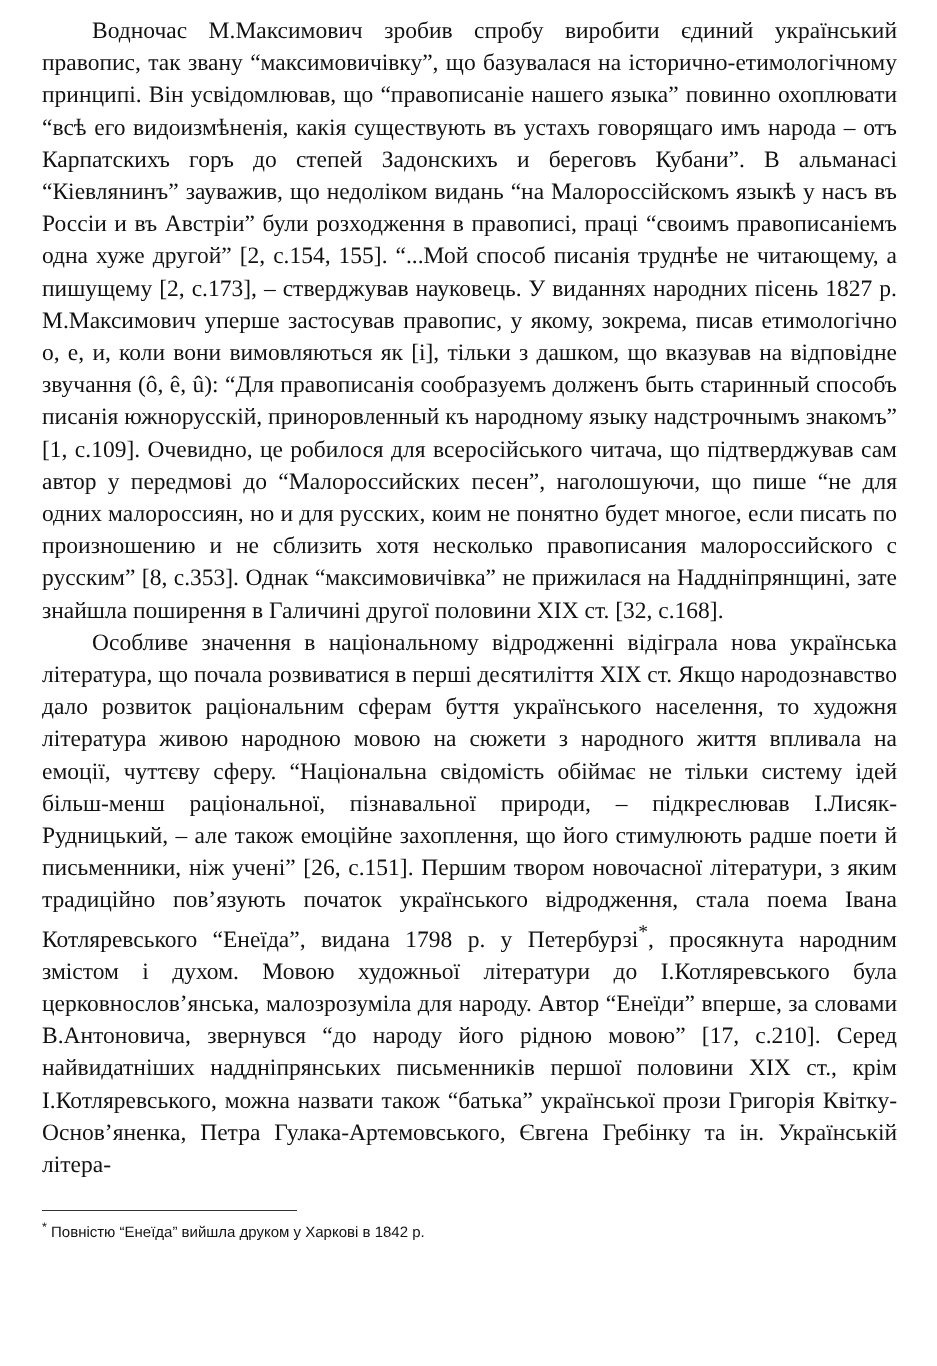Водночас М.Максимович зробив спробу виробити єдиний українськ­ий правопис, так звану “максимовичівку”, що базувалася на історично-етимологічному принципі. Він усвідомлював, що “правописаніе нашего языка” повинно охоплювати “всѣ его видоизмѣненія, какія существують въ устахъ говорящаго имъ народа – отъ Карпатскихъ горъ до степей Задонскихъ и береговъ Кубани”. В альманасі “Кіевлянинъ” зауважив, що недоліком видань “на Малороссійскомъ языкѣ у насъ въ Россіи и въ Австріи” були розходження в правописі, праці “своимъ правописаніемъ одна хуже другой” [2, с.154, 155]. “...Мой способ писанія труднѣе не читающему, а пишущему [2, с.173], – стверджував науковець. У виданнях народних пісень 1827 р. М.Максимович уперше застосував правопис, у якому, зокрема, писав етимологічно о, е, и, коли вони вимовляються як [і], тільки з дашком, що вказував на відповідне звучання (ô, ê, û): “Для правописанія сообразуемъ долженъ быть старинный способъ писанія южнорусскій, приноровленный къ народному языку надстрочнымъ знакомъ” [1, с.109]. Очевидно, це робилося для всеросійського читача, що підтверджував сам автор у передмові до “Малороссийских песен”, наголошуючи, що пише “не для одних малороссиян, но и для русских, коим не понятно будет многое, если писать по произношению и не сблизить хотя несколько правописания малороссийского с русским” [8, с.353]. Однак “максимовичівка” не прижилася на Наддніпрянщині, зате знайшла поширення в Галичині другої половини XIX ст. [32, с.168].
Особливе значення в національному відродженні відіграла нова українська література, що почала розвиватися в перші десятиліття XIX ст. Якщо народознавство дало розвиток раціональним сферам буття українського населення, то художня література живою народною мовою на сюжети з народного життя впливала на емоції, чуттєву сферу. “Національна свідомість обіймає не тільки систему ідей більш-менш раціональної, пізнавальної природи, – підкреслював І.Лисяк-Рудницький, – але також емоційне захоплення, що його стимулюють радше поети й письменники, ніж учені” [26, с.151]. Першим твором новочасної літератури, з яким традиційно пов’язують початок українського відродження, стала поема Івана Котляревського “Енеїда”, видана 1798 р. у Петербурзі<sup>*</sup>, просякнута народним змістом і духом. Мовою художньої літератури до І.Котляревського була церковнослов’янська, малозрозуміла для народу. Автор “Енеїди” вперше, за словами В.Антоновича, звернувся “до народу його рідною мовою” [17, с.210]. Серед найвидатніших наддніпрянських письменників першої половини XIX ст., крім І.Котляревського, можна назвати також “батька” української прози Григорія Квітку-Основ’яненка, Петра Гулака-Артемовського, Євгена Гребінку та ін. Українській літера-
<sup>*</sup> Повністю “Енеїда” вийшла друком у Харкові в 1842 р.